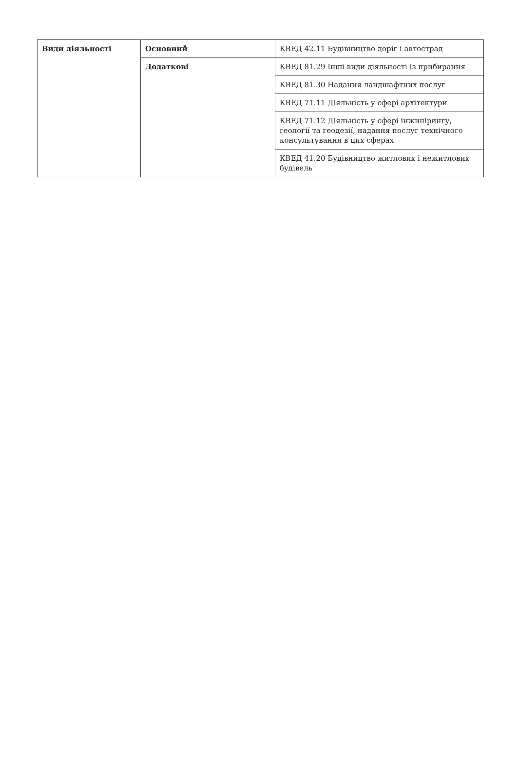| Види діяльності | Основний | КВЕД 42.11 Будівництво доріг і автострад |
| | Додаткові | КВЕД 81.29 Інші види діяльності із прибирання |
| | | КВЕД 81.30 Надання ландшафтних послуг |
| | | КВЕД 71.11 Діяльність у сфері архітектури |
| | | КВЕД 71.12 Діяльність у сфері інжинірингу, геології та геодезії, надання послуг технічного консультування в цих сферах |
| | | КВЕД 41.20 Будівництво житлових і нежитлових будівель |